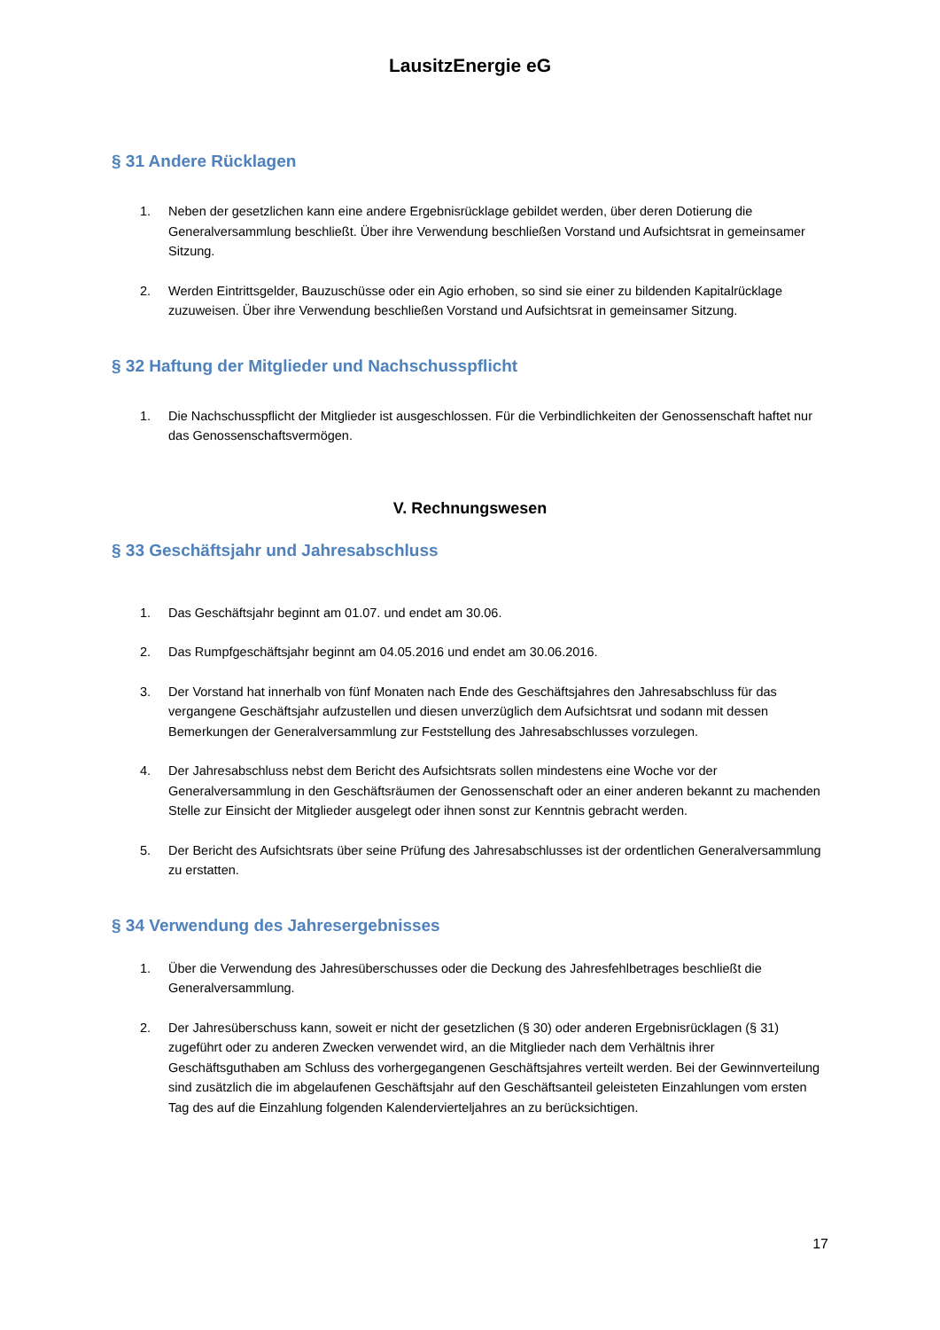LausitzEnergie eG
§ 31 Andere Rücklagen
1. Neben der gesetzlichen kann eine andere Ergebnisrücklage gebildet werden, über deren Dotierung die Generalversammlung beschließt. Über ihre Verwendung beschließen Vorstand und Aufsichtsrat in gemeinsamer Sitzung.
2. Werden Eintrittsgelder, Bauzuschüsse oder ein Agio erhoben, so sind sie einer zu bildenden Kapitalrücklage zuzuweisen. Über ihre Verwendung beschließen Vorstand und Aufsichtsrat in gemeinsamer Sitzung.
§ 32 Haftung der Mitglieder und Nachschusspflicht
1. Die Nachschusspflicht der Mitglieder ist ausgeschlossen. Für die Verbindlichkeiten der Genossenschaft haftet nur das Genossenschaftsvermögen.
V. Rechnungswesen
§ 33 Geschäftsjahr und Jahresabschluss
1. Das Geschäftsjahr beginnt am 01.07. und endet am 30.06.
2. Das Rumpfgeschäftsjahr beginnt am 04.05.2016 und endet am 30.06.2016.
3. Der Vorstand hat innerhalb von fünf Monaten nach Ende des Geschäftsjahres den Jahresabschluss für das vergangene Geschäftsjahr aufzustellen und diesen unverzüglich dem Aufsichtsrat und sodann mit dessen Bemerkungen der Generalversammlung zur Feststellung des Jahresabschlusses vorzulegen.
4. Der Jahresabschluss nebst dem Bericht des Aufsichtsrats sollen mindestens eine Woche vor der Generalversammlung in den Geschäftsräumen der Genossenschaft oder an einer anderen bekannt zu machenden Stelle zur Einsicht der Mitglieder ausgelegt oder ihnen sonst zur Kenntnis gebracht werden.
5. Der Bericht des Aufsichtsrats über seine Prüfung des Jahresabschlusses ist der ordentlichen Generalversammlung zu erstatten.
§ 34 Verwendung des Jahresergebnisses
1. Über die Verwendung des Jahresüberschusses oder die Deckung des Jahresfehlbetrages beschließt die Generalversammlung.
2. Der Jahresüberschuss kann, soweit er nicht der gesetzlichen (§ 30) oder anderen Ergebnisrücklagen (§ 31) zugeführt oder zu anderen Zwecken verwendet wird, an die Mitglieder nach dem Verhältnis ihrer Geschäftsguthaben am Schluss des vorhergegangenen Geschäftsjahres verteilt werden. Bei der Gewinnverteilung sind zusätzlich die im abgelaufenen Geschäftsjahr auf den Geschäftsanteil geleisteten Einzahlungen vom ersten Tag des auf die Einzahlung folgenden Kalendervierteljahres an zu berücksichtigen.
17